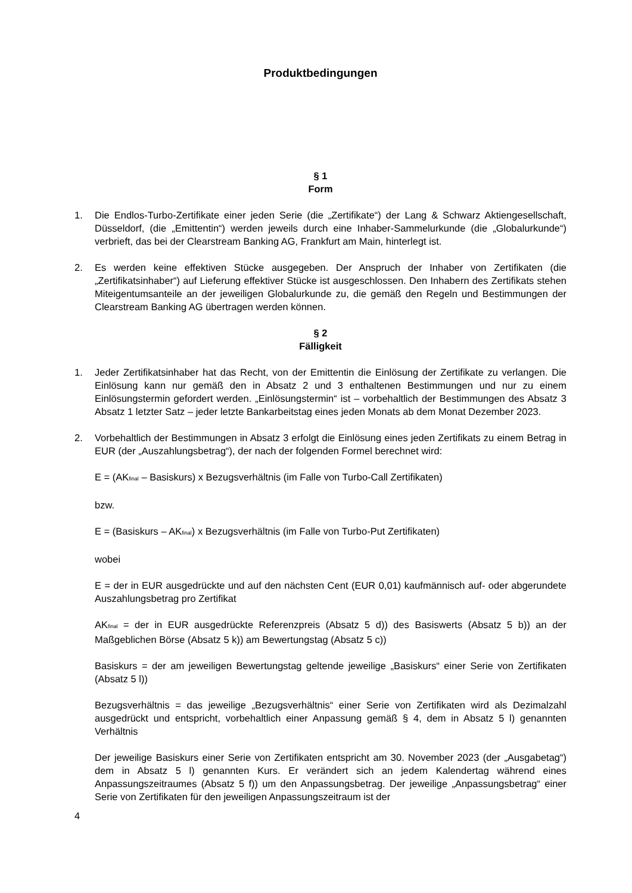Produktbedingungen
§ 1
Form
1. Die Endlos-Turbo-Zertifikate einer jeden Serie (die „Zertifikate“) der Lang & Schwarz Aktiengesellschaft, Düsseldorf, (die „Emittentin“) werden jeweils durch eine Inhaber-Sammelurkunde (die „Globalurkunde“) verbrieft, das bei der Clearstream Banking AG, Frankfurt am Main, hinterlegt ist.
2. Es werden keine effektiven Stücke ausgegeben. Der Anspruch der Inhaber von Zertifikaten (die „Zertifikatsinhaber“) auf Lieferung effektiver Stücke ist ausgeschlossen. Den Inhabern des Zertifikats stehen Miteigentumsanteile an der jeweiligen Globalurkunde zu, die gemäß den Regeln und Bestimmungen der Clearstream Banking AG übertragen werden können.
§ 2
Fälligkeit
1. Jeder Zertifikatsinhaber hat das Recht, von der Emittentin die Einlösung der Zertifikate zu verlangen. Die Einlösung kann nur gemäß den in Absatz 2 und 3 enthaltenen Bestimmungen und nur zu einem Einlösungstermin gefordert werden. „Einlösungstermin“ ist – vorbehaltlich der Bestimmungen des Absatz 3 Absatz 1 letzter Satz – jeder letzte Bankarbeitstag eines jeden Monats ab dem Monat Dezember 2023.
2. Vorbehaltlich der Bestimmungen in Absatz 3 erfolgt die Einlösung eines jeden Zertifikats zu einem Betrag in EUR (der „Auszahlungsbetrag“), der nach der folgenden Formel berechnet wird:
E = (AK<sub>final</sub> – Basiskurs) x Bezugsverhältnis (im Falle von Turbo-Call Zertifikaten)
bzw.
E = (Basiskurs – AK<sub>final</sub>) x Bezugsverhältnis (im Falle von Turbo-Put Zertifikaten)
wobei
E = der in EUR ausgedrückte und auf den nächsten Cent (EUR 0,01) kaufmännisch auf- oder abgerundete Auszahlungsbetrag pro Zertifikat
AK<sub>final</sub> = der in EUR ausgedrückte Referenzpreis (Absatz 5 d)) des Basiswerts (Absatz 5 b)) an der Maßgeblichen Börse (Absatz 5 k)) am Bewertungstag (Absatz 5 c))
Basiskurs = der am jeweiligen Bewertungstag geltende jeweilige „Basiskurs“ einer Serie von Zertifikaten (Absatz 5 l))
Bezugsverhältnis = das jeweilige „Bezugsverhältnis“ einer Serie von Zertifikaten wird als Dezimalzahl ausgedrückt und entspricht, vorbehaltlich einer Anpassung gemäß § 4, dem in Absatz 5 l) genannten Verhältnis
Der jeweilige Basiskurs einer Serie von Zertifikaten entspricht am 30. November 2023 (der „Ausgabetag“) dem in Absatz 5 l) genannten Kurs. Er verändert sich an jedem Kalendertag während eines Anpassungszeitraumes (Absatz 5 f)) um den Anpassungsbetrag. Der jeweilige „Anpassungsbetrag“ einer Serie von Zertifikaten für den jeweiligen Anpassungszeitraum ist der
4